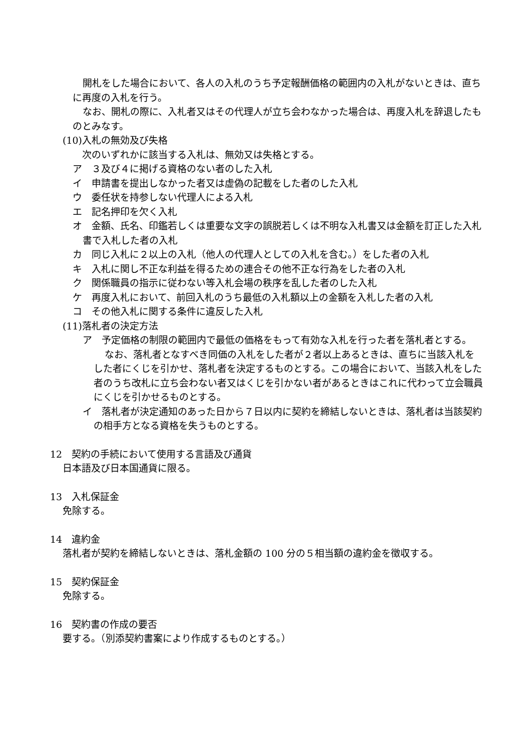開札をした場合において、各人の入札のうち予定報酬価格の範囲内の入札がないときは、直ちに再度の入札を行う。
なお、開札の際に、入札者又はその代理人が立ち会わなかった場合は、再度入札を辞退したものとみなす。
(10)入札の無効及び失格
　次のいずれかに該当する入札は、無効又は失格とする。
ア　３及び４に掲げる資格のない者のした入札
イ　申請書を提出しなかった者又は虚偽の記載をした者のした入札
ウ　委任状を持参しない代理人による入札
エ　記名押印を欠く入札
オ　金額、氏名、印鑑若しくは重要な文字の誤脱若しくは不明な入札書又は金額を訂正した入札書で入札した者の入札
カ　同じ入札に２以上の入札（他人の代理人としての入札を含む。）をした者の入札
キ　入札に関し不正な利益を得るための連合その他不正な行為をした者の入札
ク　関係職員の指示に従わない等入札会場の秩序を乱した者のした入札
ケ　再度入札において、前回入札のうち最低の入札額以上の金額を入札した者の入札
コ　その他入札に関する条件に違反した入札
(11)落札者の決定方法
ア　予定価格の制限の範囲内で最低の価格をもって有効な入札を行った者を落札者とする。
なお、落札者となすべき同価の入札をした者が２者以上あるときは、直ちに当該入札をした者にくじを引かせ、落札者を決定するものとする。この場合において、当該入札をした者のうち改札に立ち会わない者又はくじを引かない者があるときはこれに代わって立会職員にくじを引かせるものとする。
イ　落札者が決定通知のあった日から７日以内に契約を締結しないときは、落札者は当該契約の相手方となる資格を失うものとする。
12　契約の手続において使用する言語及び通貨
日本語及び日本国通貨に限る。
13　入札保証金
免除する。
14　違約金
落札者が契約を締結しないときは、落札金額の 100 分の５相当額の違約金を徴収する。
15　契約保証金
免除する。
16　契約書の作成の要否
要する。（別添契約書案により作成するものとする。）